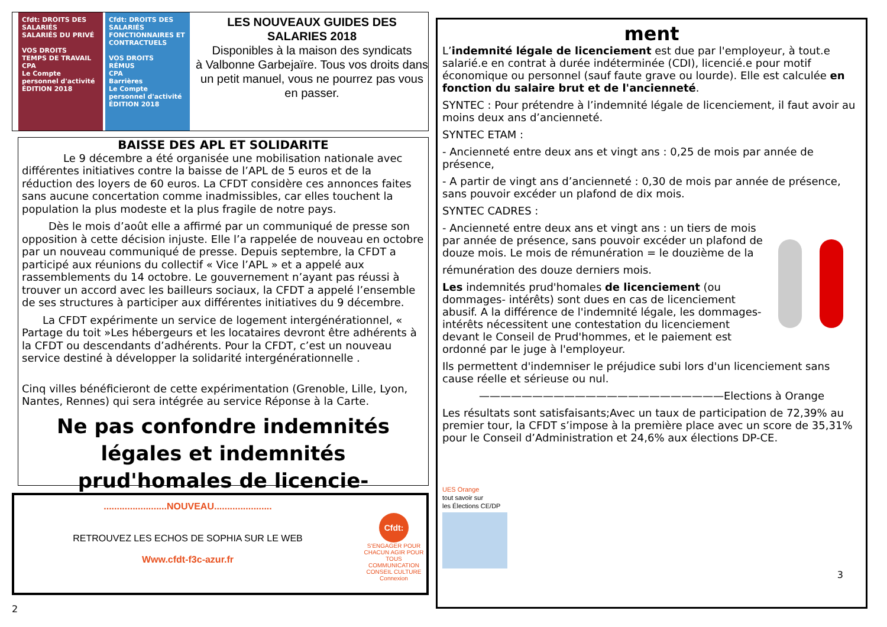Cfdt: DROITS DES SALARIÉS
SALARIÉS DU PRIVÉ
VOS DROITS
TEMPS DE TRAVAIL
CPA
Le Compte personnel d'activité
ÉDITION 2018
Cfdt: DROITS DES SALARIÉS
FONCTIONNAIRES ET CONTRACTUELS
VOS DROITS
RÉMUS
CPA
Barrières
Le Compte personnel d'activité
ÉDITION 2018
LES NOUVEAUX GUIDES DES
SALARIES 2018
Disponibles à la maison des syndicats
à Valbonne Garbejaïre. Tous vos droits dans un petit manuel, vous ne pourrez pas vous en passer.
BAISSE DES APL ET SOLIDARITE
Le 9 décembre a été organisée une mobilisation nationale avec différentes initiatives contre la baisse de l’APL de 5 euros et de la réduction des loyers de 60 euros. La CFDT considère ces annonces faites sans aucune concertation comme inadmissibles, car elles touchent la population la plus modeste et la plus fragile de notre pays.
Dès le mois d’août elle a affirmé par un communiqué de presse son opposition à cette décision injuste. Elle l’a rappelée de nouveau en octobre par un nouveau communiqué de presse. Depuis septembre, la CFDT a participé aux réunions du collectif « Vice l’APL » et a appelé aux rassemblements du 14 octobre. Le gouvernement n’ayant pas réussi à trouver un accord avec les bailleurs sociaux, la CFDT a appelé l’ensemble de ses structures à participer aux différentes initiatives du 9 décembre.
La CFDT expérimente un service de logement intergénérationnel, « Partage du toit »Les hébergeurs et les locataires devront être adhérents à la CFDT ou descendants d’adhérents. Pour la CFDT, c’est un nouveau service destiné à développer la solidarité intergénérationnelle .
Cinq villes bénéficieront de cette expérimentation (Grenoble, Lille, Lyon, Nantes, Rennes) qui sera intégrée au service Réponse à la Carte.
Ne pas confondre indemnités légales et indemnités prud'homales de licencie-
........................NOUVEAU......................
RETROUVEZ LES ECHOS DE SOPHIA SUR LE WEB
Www.cfdt-f3c-azur.fr
Cfdt:
S'ENGAGER POUR CHACUN AGIR POUR TOUS
COMMUNICATION CONSEIL CULTURE
Connexion
2
ment
L’indemnité légale de licenciement est due par l'employeur, à tout.e salarié.e en contrat à durée indéterminée (CDI), licencié.e pour motif économique ou personnel (sauf faute grave ou lourde). Elle est calculée en fonction du salaire brut et de l'ancienneté.
SYNTEC : Pour prétendre à l’indemnité légale de licenciement, il faut avoir au moins deux ans d’ancienneté.
SYNTEC ETAM :
- Ancienneté entre deux ans et vingt ans : 0,25 de mois par année de présence,
- A partir de vingt ans d’ancienneté : 0,30 de mois par année de présence, sans pouvoir excéder un plafond de dix mois.
SYNTEC CADRES :
- Ancienneté entre deux ans et vingt ans : un tiers de mois par année de présence, sans pouvoir excéder un plafond de douze mois. Le mois de rémunération = le douzième de la
rémunération des douze derniers mois.
Les indemnités prud'homales de licenciement (ou dommages- intérêts) sont dues en cas de licenciement abusif. A la différence de l'indemnité légale, les dommages- intérêts nécessitent une contestation du licenciement devant le Conseil de Prud'hommes, et le paiement est ordonné par le juge à l'employeur.
Ils permettent d'indemniser le préjudice subi lors d'un licenciement sans cause réelle et sérieuse ou nul.
———————————————————————Elections à Orange
Les résultats sont satisfaisants;Avec un taux de participation de 72,39% au premier tour, la CFDT s’impose à la première place avec un score de 35,31% pour le Conseil d’Administration et 24,6% aux élections DP-CE.
UES Orange
tout savoir sur
les Élections CE/DP
3